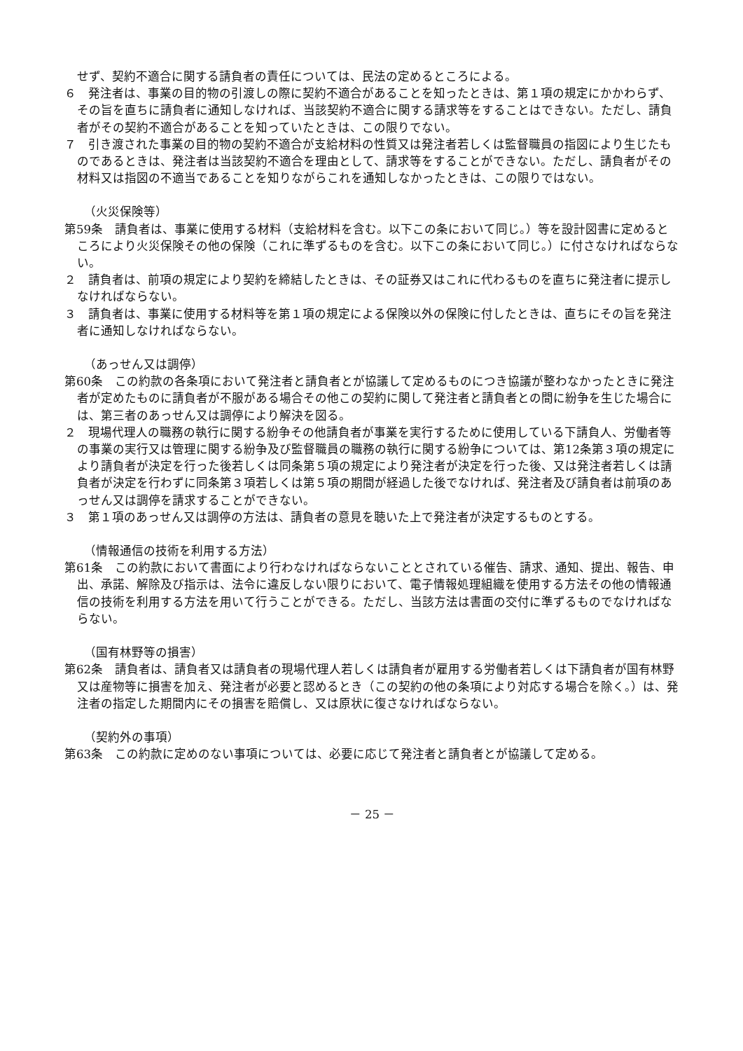せず、契約不適合に関する請負者の責任については、民法の定めるところによる。
６　発注者は、事業の目的物の引渡しの際に契約不適合があることを知ったときは、第１項の規定にかかわらず、その旨を直ちに請負者に通知しなければ、当該契約不適合に関する請求等をすることはできない。ただし、請負者がその契約不適合があることを知っていたときは、この限りでない。
７　引き渡された事業の目的物の契約不適合が支給材料の性質又は発注者若しくは監督職員の指図により生じたものであるときは、発注者は当該契約不適合を理由として、請求等をすることができない。ただし、請負者がその材料又は指図の不適当であることを知りながらこれを通知しなかったときは、この限りではない。
（火災保険等）
第59条　請負者は、事業に使用する材料（支給材料を含む。以下この条において同じ。）等を設計図書に定めるところにより火災保険その他の保険（これに準ずるものを含む。以下この条において同じ。）に付さなければならない。
２　請負者は、前項の規定により契約を締結したときは、その証券又はこれに代わるものを直ちに発注者に提示しなければならない。
３　請負者は、事業に使用する材料等を第１項の規定による保険以外の保険に付したときは、直ちにその旨を発注者に通知しなければならない。
（あっせん又は調停）
第60条　この約款の各条項において発注者と請負者とが協議して定めるものにつき協議が整わなかったときに発注者が定めたものに請負者が不服がある場合その他この契約に関して発注者と請負者との間に紛争を生じた場合には、第三者のあっせん又は調停により解決を図る。
２　現場代理人の職務の執行に関する紛争その他請負者が事業を実行するために使用している下請負人、労働者等の事業の実行又は管理に関する紛争及び監督職員の職務の執行に関する紛争については、第12条第３項の規定により請負者が決定を行った後若しくは同条第５項の規定により発注者が決定を行った後、又は発注者若しくは請負者が決定を行わずに同条第３項若しくは第５項の期間が経過した後でなければ、発注者及び請負者は前項のあっせん又は調停を請求することができない。
３　第１項のあっせん又は調停の方法は、請負者の意見を聴いた上で発注者が決定するものとする。
（情報通信の技術を利用する方法）
第61条　この約款において書面により行わなければならないこととされている催告、請求、通知、提出、報告、申出、承諾、解除及び指示は、法令に違反しない限りにおいて、電子情報処理組織を使用する方法その他の情報通信の技術を利用する方法を用いて行うことができる。ただし、当該方法は書面の交付に準ずるものでなければならない。
（国有林野等の損害）
第62条　請負者は、請負者又は請負者の現場代理人若しくは請負者が雇用する労働者若しくは下請負者が国有林野又は産物等に損害を加え、発注者が必要と認めるとき（この契約の他の条項により対応する場合を除く。）は、発注者の指定した期間内にその損害を賠償し、又は原状に復さなければならない。
（契約外の事項）
第63条　この約款に定めのない事項については、必要に応じて発注者と請負者とが協議して定める。
－ 25 －